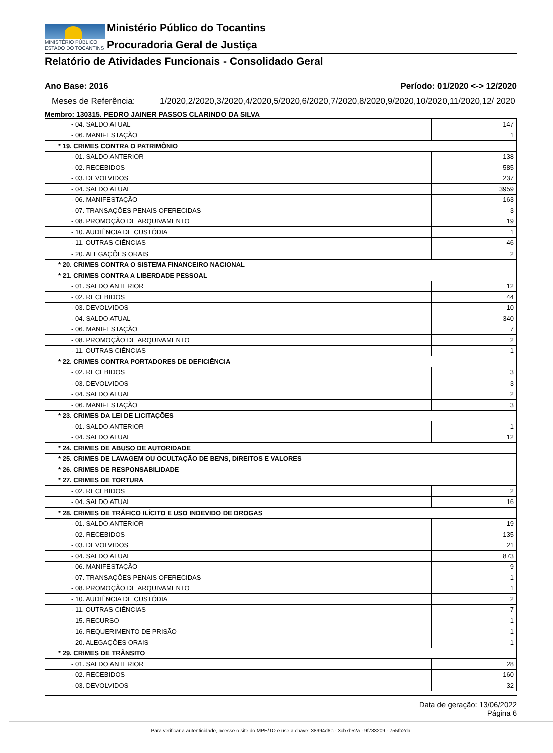MINISTÉRIO PÚBLICO
ESTADO DO TOCANTINS
Ministério Público do Tocantins
Procuradoria Geral de Justiça
Relatório de Atividades Funcionais - Consolidado Geral
Ano Base: 2016 Período: 01/2020 <-> 12/2020
Meses de Referência: 1/2020,2/2020,3/2020,4/2020,5/2020,6/2020,7/2020,8/2020,9/2020,10/2020,11/2020,12/ 2020
Membro: 130315. PEDRO JAINER PASSOS CLARINDO DA SILVA
| - 04. SALDO ATUAL | 147 |
| - 06. MANIFESTAÇÃO | 1 |
| * 19. CRIMES CONTRA O PATRIMÔNIO | |
| - 01. SALDO ANTERIOR | 138 |
| - 02. RECEBIDOS | 585 |
| - 03. DEVOLVIDOS | 237 |
| - 04. SALDO ATUAL | 3959 |
| - 06. MANIFESTAÇÃO | 163 |
| - 07. TRANSAÇÕES PENAIS OFERECIDAS | 3 |
| - 08. PROMOÇÃO DE ARQUIVAMENTO | 19 |
| - 10. AUDIÊNCIA DE CUSTÓDIA | 1 |
| - 11. OUTRAS CIÊNCIAS | 46 |
| - 20. ALEGAÇÕES ORAIS | 2 |
| * 20. CRIMES CONTRA O SISTEMA FINANCEIRO NACIONAL | |
| * 21. CRIMES CONTRA A LIBERDADE PESSOAL | |
| - 01. SALDO ANTERIOR | 12 |
| - 02. RECEBIDOS | 44 |
| - 03. DEVOLVIDOS | 10 |
| - 04. SALDO ATUAL | 340 |
| - 06. MANIFESTAÇÃO | 7 |
| - 08. PROMOÇÃO DE ARQUIVAMENTO | 2 |
| - 11. OUTRAS CIÊNCIAS | 1 |
| * 22. CRIMES CONTRA PORTADORES DE DEFICIÊNCIA | |
| - 02. RECEBIDOS | 3 |
| - 03. DEVOLVIDOS | 3 |
| - 04. SALDO ATUAL | 2 |
| - 06. MANIFESTAÇÃO | 3 |
| * 23. CRIMES DA LEI DE LICITAÇÕES | |
| - 01. SALDO ANTERIOR | 1 |
| - 04. SALDO ATUAL | 12 |
| * 24. CRIMES DE ABUSO DE AUTORIDADE | |
| * 25. CRIMES DE LAVAGEM OU OCULTAÇÃO DE BENS, DIREITOS E VALORES | |
| * 26. CRIMES DE RESPONSABILIDADE | |
| * 27. CRIMES DE TORTURA | |
| - 02. RECEBIDOS | 2 |
| - 04. SALDO ATUAL | 16 |
| * 28. CRIMES DE TRÁFICO ILÍCITO E USO INDEVIDO DE DROGAS | |
| - 01. SALDO ANTERIOR | 19 |
| - 02. RECEBIDOS | 135 |
| - 03. DEVOLVIDOS | 21 |
| - 04. SALDO ATUAL | 873 |
| - 06. MANIFESTAÇÃO | 9 |
| - 07. TRANSAÇÕES PENAIS OFERECIDAS | 1 |
| - 08. PROMOÇÃO DE ARQUIVAMENTO | 1 |
| - 10. AUDIÊNCIA DE CUSTÓDIA | 2 |
| - 11. OUTRAS CIÊNCIAS | 7 |
| - 15. RECURSO | 1 |
| - 16. REQUERIMENTO DE PRISÃO | 1 |
| - 20. ALEGAÇÕES ORAIS | 1 |
| * 29. CRIMES DE TRÂNSITO | |
| - 01. SALDO ANTERIOR | 28 |
| - 02. RECEBIDOS | 160 |
| - 03. DEVOLVIDOS | 32 |
Data de geração: 13/06/2022
Página 6
Para verificar a autenticidade, acesse o site do MPE/TO e use a chave: 38994d6c - 3cb7b52a - 9f783209 - 755fb2da